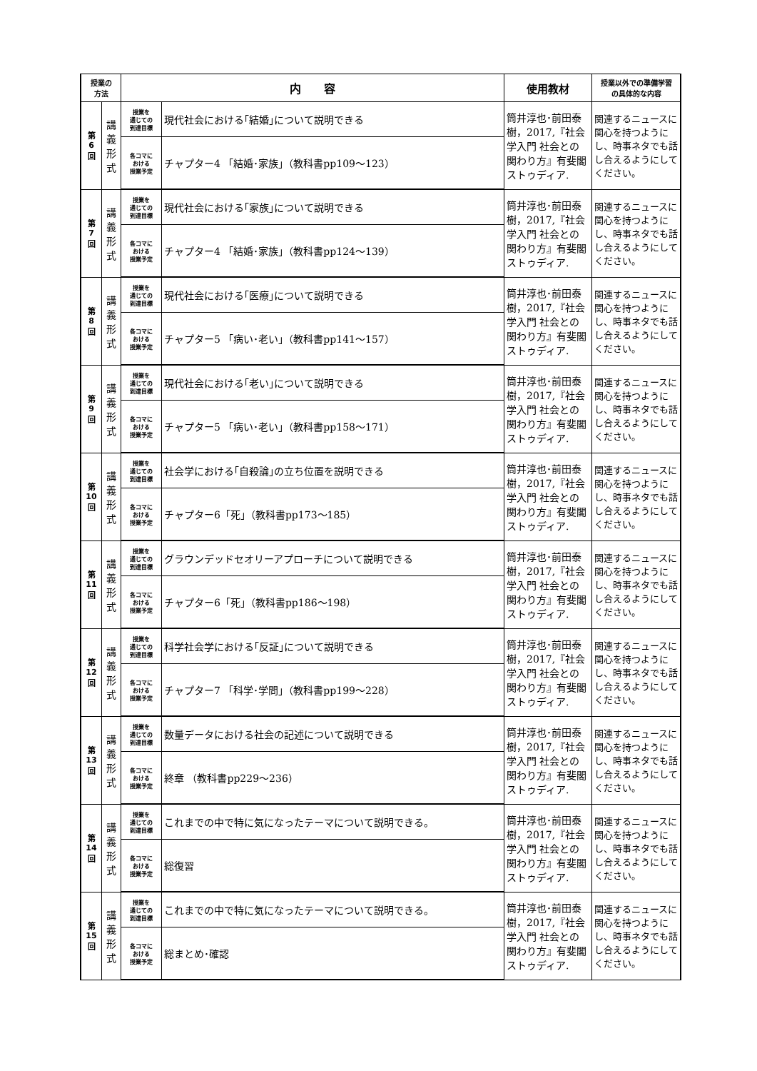| 授業の 方法 | | 内 容 | | 使用教材 | 授業以外での準備学習 の具体的な内容 |
| --- | --- | --- | --- | --- | --- |
| 第 6 回 | 講 義 形 式 | 授業を 通じての 到達目標 | 現代社会における｢結婚｣について説明できる | 筒井淳也･前田泰樹，2017,『社会学入門 社会との関わり方』有斐閣ストゥディア. | 関連するニュースに関心を持つようにし、時事ネタでも話し合えるようにしてください。 |
| | | 各コマに おける 授業予定 | チャプター4 「結婚･家族」（教科書pp109〜123） | | |
| 第 7 回 | 講 義 形 式 | 授業を 通じての 到達目標 | 現代社会における｢家族｣について説明できる | 筒井淳也･前田泰樹，2017,『社会学入門 社会との関わり方』有斐閣ストゥディア. | 関連するニュースに関心を持つようにし、時事ネタでも話し合えるようにしてください。 |
| | | 各コマに おける 授業予定 | チャプター4 「結婚･家族」（教科書pp124〜139） | | |
| 第 8 回 | 講 義 形 式 | 授業を 通じての 到達目標 | 現代社会における｢医療｣について説明できる | 筒井淳也･前田泰樹，2017,『社会学入門 社会との関わり方』有斐閣ストゥディア. | 関連するニュースに関心を持つようにし、時事ネタでも話し合えるようにしてください。 |
| | | 各コマに おける 授業予定 | チャプター5 「病い･老い」（教科書pp141〜157） | | |
| 第 9 回 | 講 義 形 式 | 授業を 通じての 到達目標 | 現代社会における｢老い｣について説明できる | 筒井淳也･前田泰樹，2017,『社会学入門 社会との関わり方』有斐閣ストゥディア. | 関連するニュースに関心を持つようにし、時事ネタでも話し合えるようにしてください。 |
| | | 各コマに おける 授業予定 | チャプター5 「病い･老い」（教科書pp158〜171） | | |
| 第 10 回 | 講 義 形 式 | 授業を 通じての 到達目標 | 社会学における｢自殺論｣の立ち位置を説明できる | 筒井淳也･前田泰樹，2017,『社会学入門 社会との関わり方』有斐閣ストゥディア. | 関連するニュースに関心を持つようにし、時事ネタでも話し合えるようにしてください。 |
| | | 各コマに おける 授業予定 | チャプター6「死」（教科書pp173〜185） | | |
| 第 11 回 | 講 義 形 式 | 授業を 通じての 到達目標 | グラウンデッドセオリーアプローチについて説明できる | 筒井淳也･前田泰樹，2017,『社会学入門 社会との関わり方』有斐閣ストゥディア. | 関連するニュースに関心を持つようにし、時事ネタでも話し合えるようにしてください。 |
| | | 各コマに おける 授業予定 | チャプター6「死」（教科書pp186〜198） | | |
| 第 12 回 | 講 義 形 式 | 授業を 通じての 到達目標 | 科学社会学における｢反証｣について説明できる | 筒井淳也･前田泰樹，2017,『社会学入門 社会との関わり方』有斐閣ストゥディア. | 関連するニュースに関心を持つようにし、時事ネタでも話し合えるようにしてください。 |
| | | 各コマに おける 授業予定 | チャプター7 「科学･学問」（教科書pp199〜228） | | |
| 第 13 回 | 講 義 形 式 | 授業を 通じての 到達目標 | 数量データにおける社会の記述について説明できる | 筒井淳也･前田泰樹，2017,『社会学入門 社会との関わり方』有斐閣ストゥディア. | 関連するニュースに関心を持つようにし、時事ネタでも話し合えるようにしてください。 |
| | | 各コマに おける 授業予定 | 終章 （教科書pp229〜236） | | |
| 第 14 回 | 講 義 形 式 | 授業を 通じての 到達目標 | これまでの中で特に気になったテーマについて説明できる。 | 筒井淳也･前田泰樹，2017,『社会学入門 社会との関わり方』有斐閣ストゥディア. | 関連するニュースに関心を持つようにし、時事ネタでも話し合えるようにしてください。 |
| | | 各コマに おける 授業予定 | 総復習 | | |
| 第 15 回 | 講 義 形 式 | 授業を 通じての 到達目標 | これまでの中で特に気になったテーマについて説明できる。 | 筒井淳也･前田泰樹，2017,『社会学入門 社会との関わり方』有斐閣ストゥディア. | 関連するニュースに関心を持つようにし、時事ネタでも話し合えるようにしてください。 |
| | | 各コマに おける 授業予定 | 総まとめ･確認 | | |